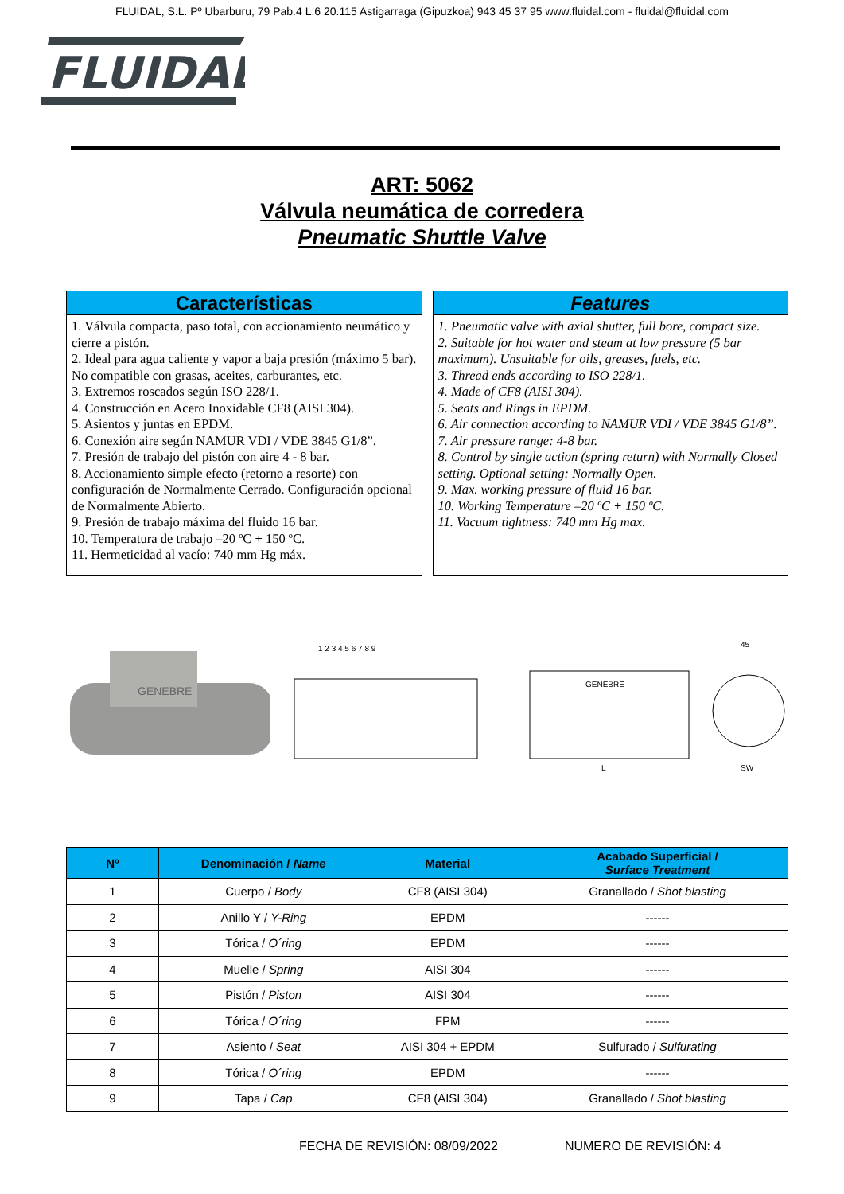FLUIDAL, S.L. Pº Ubarburu, 79 Pab.4 L.6 20.115 Astigarraga (Gipuzkoa) 943 45 37 95 www.fluidal.com - fluidal@fluidal.com
FLUIDAL
ART: 5062
Válvula neumática de corredera
Pneumatic Shuttle Valve
Características
1. Válvula compacta, paso total, con accionamiento neumático y cierre a pistón.
2. Ideal para agua caliente y vapor a baja presión (máximo 5 bar). No compatible con grasas, aceites, carburantes, etc.
3. Extremos roscados según ISO 228/1.
4. Construcción en Acero Inoxidable CF8 (AISI 304).
5. Asientos y juntas en EPDM.
6. Conexión aire según NAMUR VDI / VDE 3845 G1/8”.
7. Presión de trabajo del pistón con aire 4 - 8 bar.
8. Accionamiento simple efecto (retorno a resorte) con configuración de Normalmente Cerrado. Configuración opcional de Normalmente Abierto.
9. Presión de trabajo máxima del fluido 16 bar.
10. Temperatura de trabajo –20 ºC + 150 ºC.
11. Hermeticidad al vacío: 740 mm Hg máx.
Features
1. Pneumatic valve with axial shutter, full bore, compact size.
2. Suitable for hot water and steam at low pressure (5 bar maximum). Unsuitable for oils, greases, fuels, etc.
3. Thread ends according to ISO 228/1.
4. Made of CF8 (AISI 304).
5. Seats and Rings in EPDM.
6. Air connection according to NAMUR VDI / VDE 3845 G1/8”.
7. Air pressure range: 4-8 bar.
8. Control by single action (spring return) with Normally Closed setting. Optional setting: Normally Open.
9. Max. working pressure of fluid 16 bar.
10. Working Temperature –20 ºC + 150 ºC.
11. Vacuum tightness: 740 mm Hg max.
GENEBRE
1 2 3 4 5 6 7 8 9
GENEBRE
L
45
SW
| Nº | Denominación / Name | Material | Acabado Superficial / Surface Treatment |
| --- | --- | --- | --- |
| 1 | Cuerpo / Body | CF8 (AISI 304) | Granallado / Shot blasting |
| 2 | Anillo Y / Y-Ring | EPDM | ------ |
| 3 | Tórica / O´ring | EPDM | ------ |
| 4 | Muelle / Spring | AISI 304 | ------ |
| 5 | Pistón / Piston | AISI 304 | ------ |
| 6 | Tórica / O´ring | FPM | ------ |
| 7 | Asiento / Seat | AISI 304 + EPDM | Sulfurado / Sulfurating |
| 8 | Tórica / O´ring | EPDM | ------ |
| 9 | Tapa / Cap | CF8 (AISI 304) | Granallado / Shot blasting |
FECHA DE REVISIÓN: 08/09/2022 NUMERO DE REVISIÓN: 4